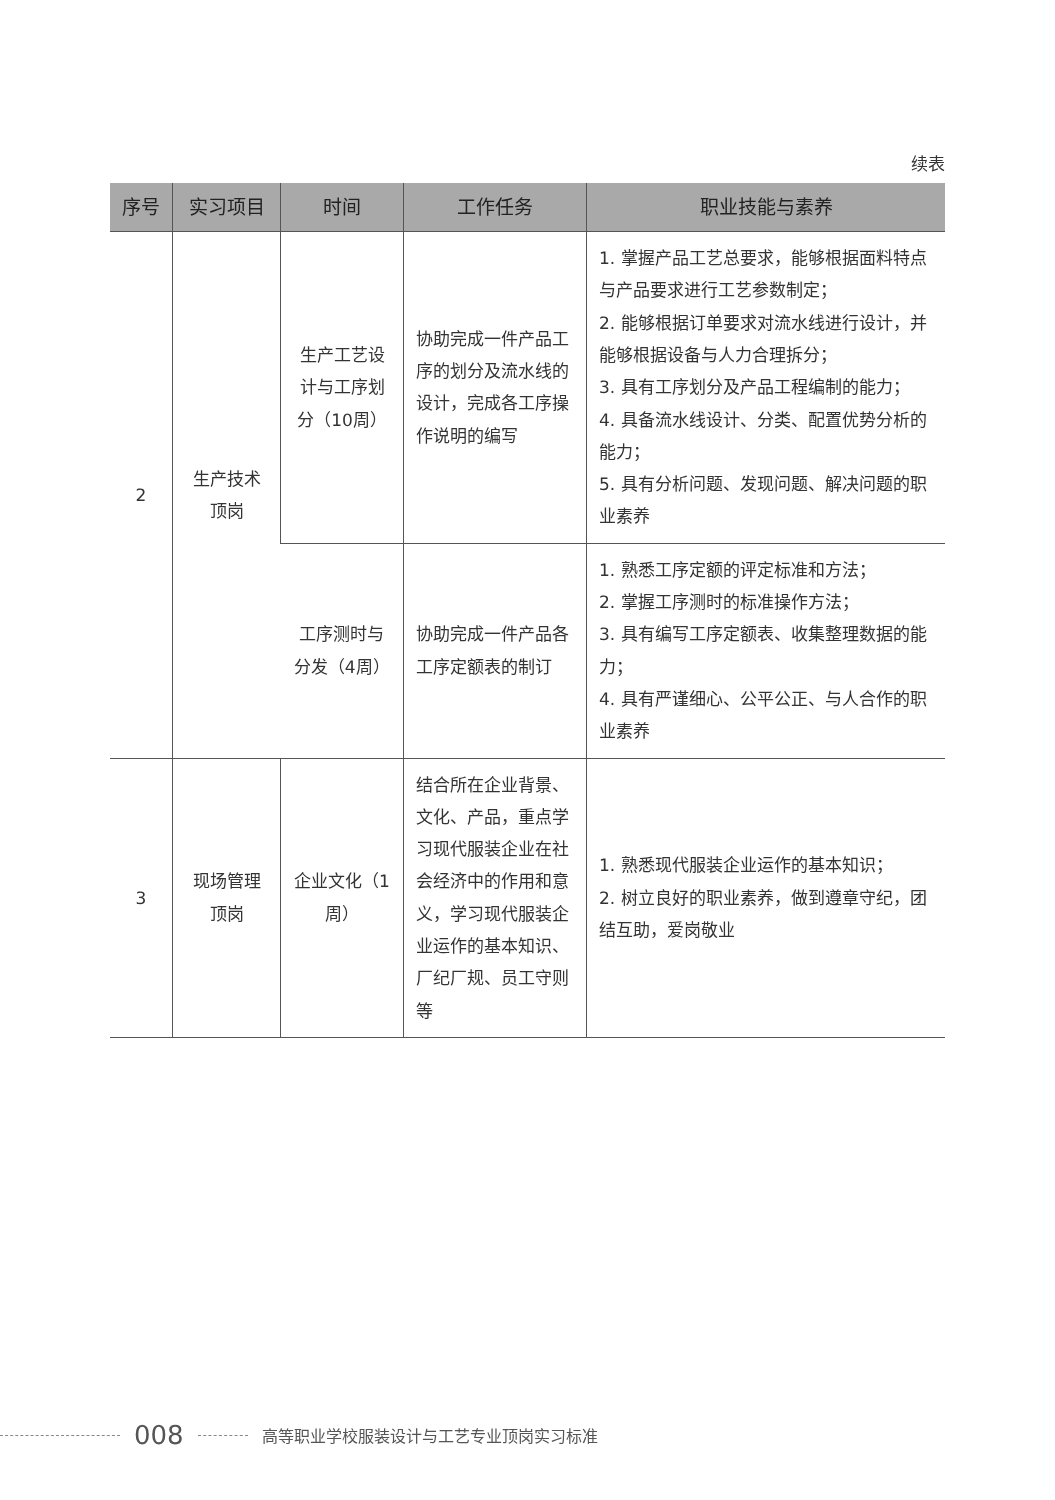续表
| 序号 | 实习项目 | 时间 | 工作任务 | 职业技能与素养 |
| --- | --- | --- | --- | --- |
| 2 | 生产技术顶岗 | 生产工艺设计与工序划分（10周） | 协助完成一件产品工序的划分及流水线的设计，完成各工序操作说明的编写 | 1. 掌握产品工艺总要求，能够根据面料特点与产品要求进行工艺参数制定； 2. 能够根据订单要求对流水线进行设计，并能够根据设备与人力合理拆分； 3. 具有工序划分及产品工程编制的能力； 4. 具备流水线设计、分类、配置优势分析的能力； 5. 具有分析问题、发现问题、解决问题的职业素养 |
| | | 工序测时与分发（4周） | 协助完成一件产品各工序定额表的制订 | 1. 熟悉工序定额的评定标准和方法； 2. 掌握工序测时的标准操作方法； 3. 具有编写工序定额表、收集整理数据的能力； 4. 具有严谨细心、公平公正、与人合作的职业素养 |
| 3 | 现场管理顶岗 | 企业文化（1周） | 结合所在企业背景、文化、产品，重点学习现代服装企业在社会经济中的作用和意义，学习现代服装企业运作的基本知识、厂纪厂规、员工守则等 | 1. 熟悉现代服装企业运作的基本知识； 2. 树立良好的职业素养，做到遵章守纪，团结互助，爱岗敬业 |
008 高等职业学校服装设计与工艺专业顶岗实习标准